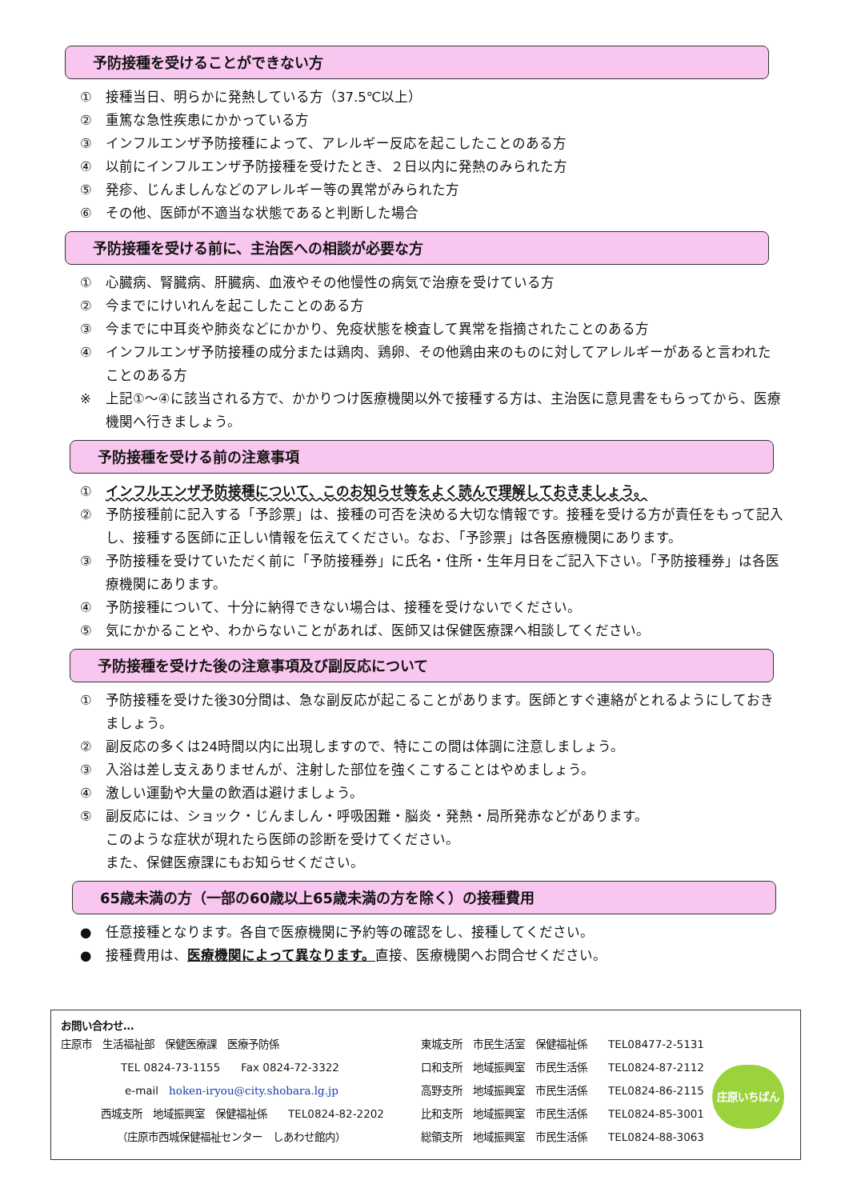予防接種を受けることができない方
① 接種当日、明らかに発熱している方（37.5℃以上）
② 重篤な急性疾患にかかっている方
③ インフルエンザ予防接種によって、アレルギー反応を起こしたことのある方
④ 以前にインフルエンザ予防接種を受けたとき、２日以内に発熱のみられた方
⑤ 発疹、じんましんなどのアレルギー等の異常がみられた方
⑥ その他、医師が不適当な状態であると判断した場合
予防接種を受ける前に、主治医への相談が必要な方
① 心臓病、腎臓病、肝臓病、血液やその他慢性の病気で治療を受けている方
② 今までにけいれんを起こしたことのある方
③ 今までに中耳炎や肺炎などにかかり、免疫状態を検査して異常を指摘されたことのある方
④ インフルエンザ予防接種の成分または鶏肉、鶏卵、その他鶏由来のものに対してアレルギーがあると言われたことのある方
※ 上記①～④に該当される方で、かかりつけ医療機関以外で接種する方は、主治医に意見書をもらってから、医療機関へ行きましょう。
予防接種を受ける前の注意事項
① インフルエンザ予防接種について、このお知らせ等をよく読んで理解しておきましょう。
② 予防接種前に記入する「予診票」は、接種の可否を決める大切な情報です。接種を受ける方が責任をもって記入し、接種する医師に正しい情報を伝えてください。なお、「予診票」は各医療機関にあります。
③ 予防接種を受けていただく前に「予防接種券」に氏名・住所・生年月日をご記入下さい。「予防接種券」は各医療機関にあります。
④ 予防接種について、十分に納得できない場合は、接種を受けないでください。
⑤ 気にかかることや、わからないことがあれば、医師又は保健医療課へ相談してください。
予防接種を受けた後の注意事項及び副反応について
① 予防接種を受けた後30分間は、急な副反応が起こることがあります。医師とすぐ連絡がとれるようにしておきましょう。
② 副反応の多くは24時間以内に出現しますので、特にこの間は体調に注意しましょう。
③ 入浴は差し支えありませんが、注射した部位を強くこすることはやめましょう。
④ 激しい運動や大量の飲酒は避けましょう。
⑤ 副反応には、ショック・じんましん・呼吸困難・脳炎・発熱・局所発赤などがあります。
このような症状が現れたら医師の診断を受けてください。
また、保健医療課にもお知らせください。
65歳未満の方（一部の60歳以上65歳未満の方を除く）の接種費用
● 任意接種となります。各自で医療機関に予約等の確認をし、接種してください。
● 接種費用は、医療機関によって異なります。直接、医療機関へお問合せください。
お問い合わせ…
庄原市　生活福祉部　保健医療課　医療予防係
TEL 0824-73-1155　　Fax 0824-72-3322
e-mail　hoken-iryou@city.shobara.lg.jp
西城支所　地域振興室　保健福祉係　　TEL0824-82-2202
（庄原市西城保健福祉センター　しあわせ館内）
東城支所　市民生活室　保健福祉係　　TEL08477-2-5131
口和支所　地域振興室　市民生活係　　TEL0824-87-2112
高野支所　地域振興室　市民生活係　　TEL0824-86-2115
比和支所　地域振興室　市民生活係　　TEL0824-85-3001
総領支所　地域振興室　市民生活係　　TEL0824-88-3063
庄原いちばん